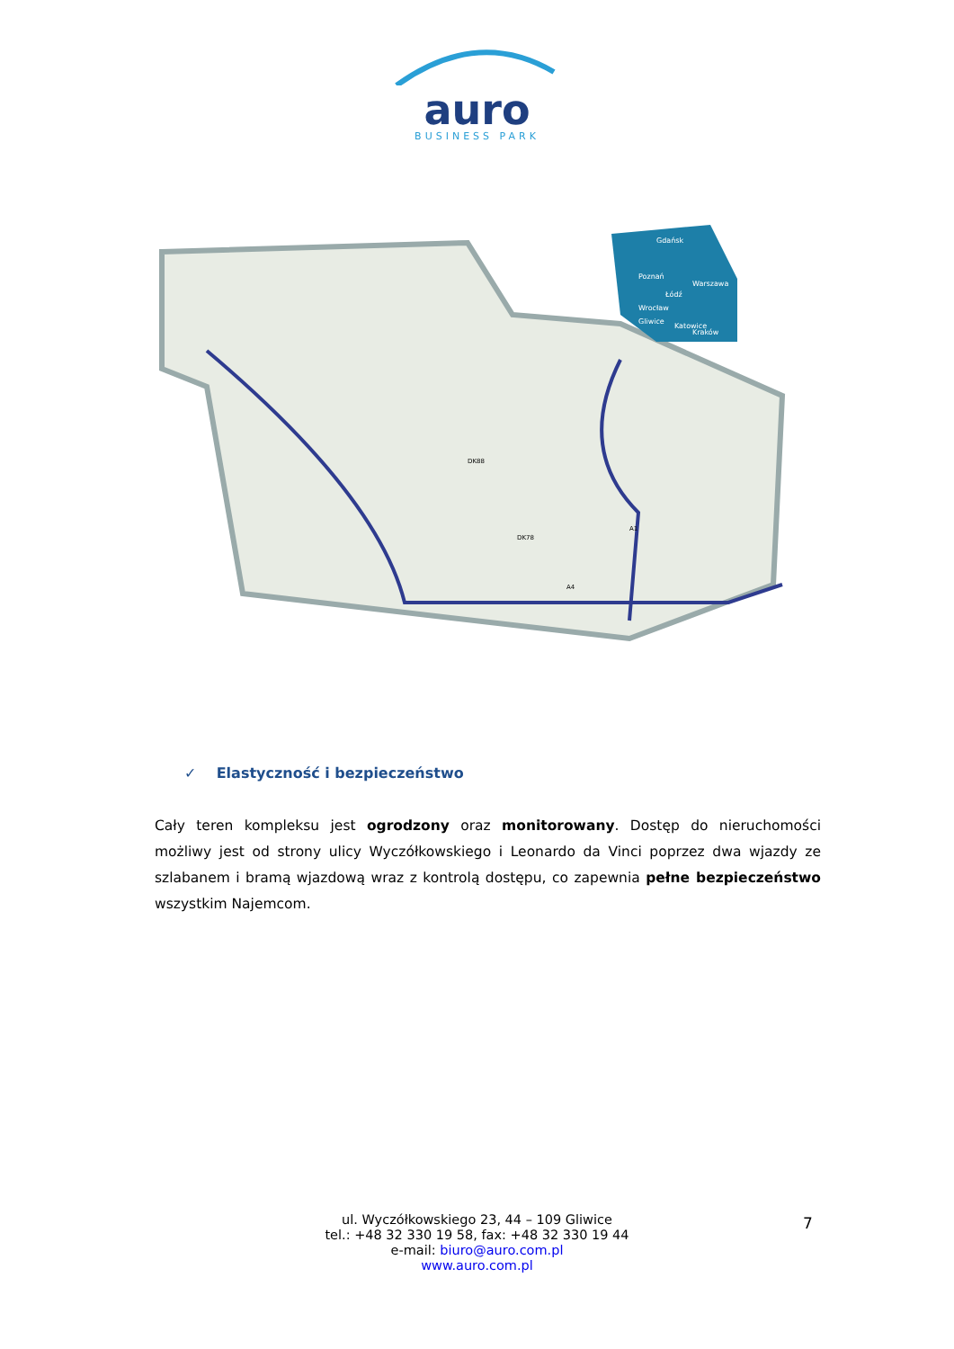auro
BUSINESS PARK
Gdańsk
Poznań
Warszawa
Łódź
Wrocław
Gliwice
Katowice
Kraków
DK88
DK78
A1
A4
✓ Elastyczność i bezpieczeństwo
Cały teren kompleksu jest ogrodzony oraz monitorowany. Dostęp do nieruchomości możliwy jest od strony ulicy Wyczółkowskiego i Leonardo da Vinci poprzez dwa wjazdy ze szlabanem i bramą wjazdową wraz z kontrolą dostępu, co zapewnia pełne bezpieczeństwo wszystkim Najemcom.
ul. Wyczółkowskiego 23, 44 – 109 Gliwice
tel.: +48 32 330 19 58, fax: +48 32 330 19 44
e-mail: biuro@auro.com.pl
www.auro.com.pl
7